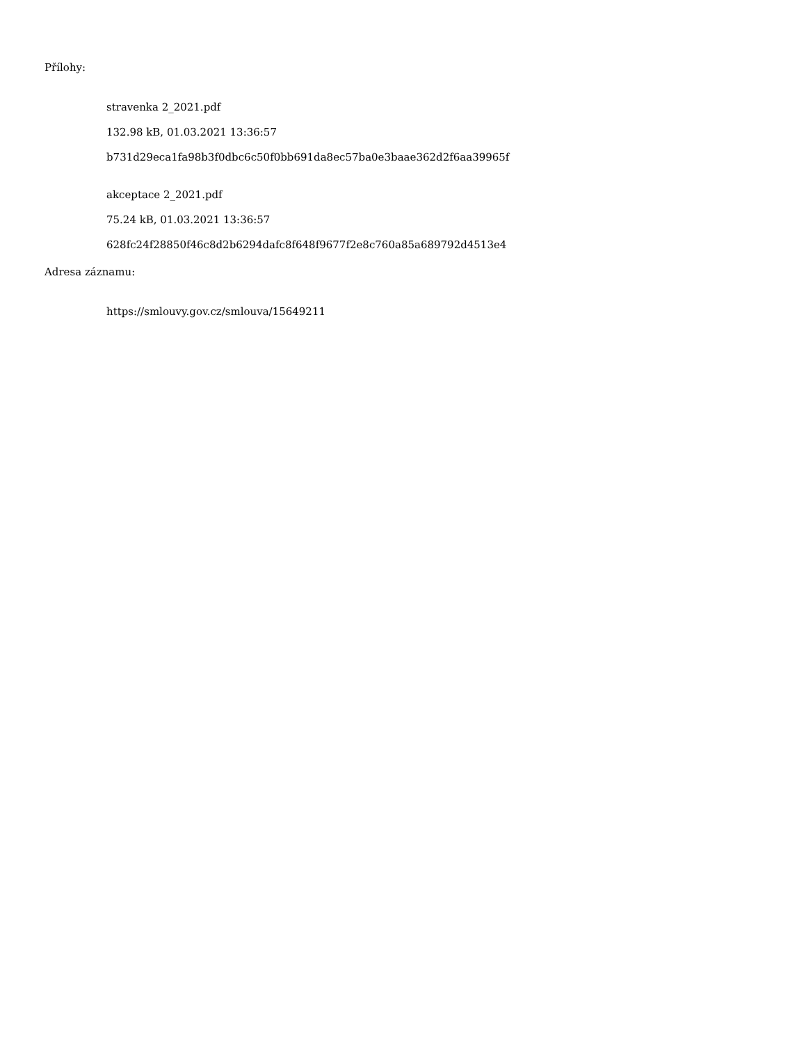Přílohy:
stravenka 2_2021.pdf
132.98 kB, 01.03.2021 13:36:57
b731d29eca1fa98b3f0dbc6c50f0bb691da8ec57ba0e3baae362d2f6aa39965f
akceptace 2_2021.pdf
75.24 kB, 01.03.2021 13:36:57
628fc24f28850f46c8d2b6294dafc8f648f9677f2e8c760a85a689792d4513e4
Adresa záznamu:
https://smlouvy.gov.cz/smlouva/15649211